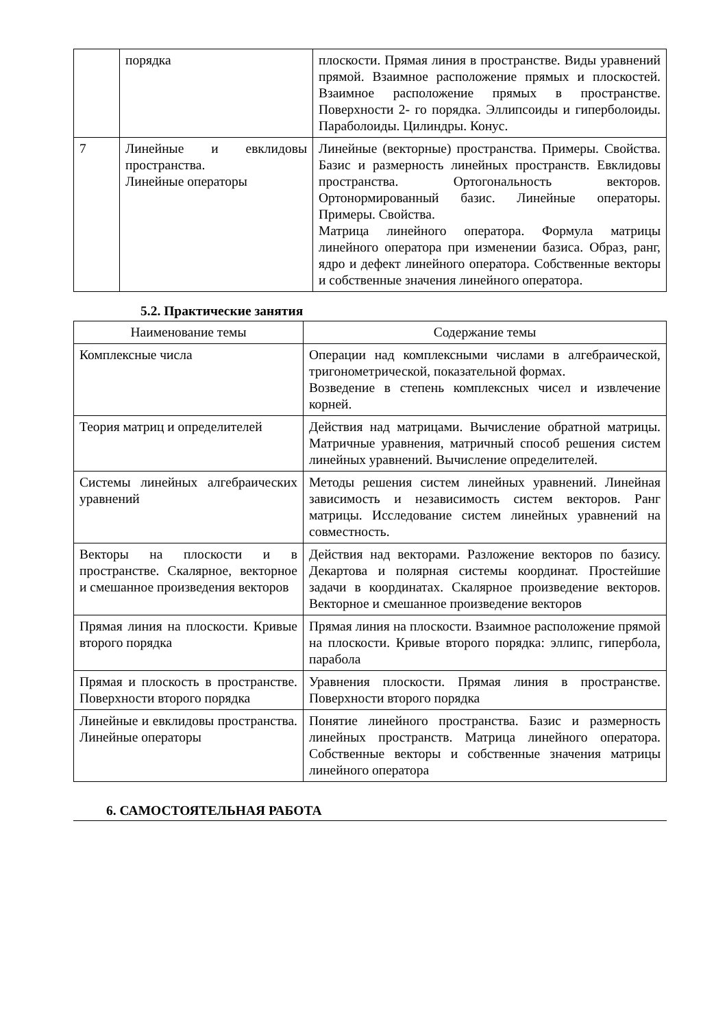| | порядка | плоскости. Прямая линия в пространстве. Виды уравнений прямой. Взаимное расположение прямых и плоскостей. Взаимное расположение прямых в пространстве. Поверхности 2- го порядка. Эллипсоиды и гиперболоиды. Параболоиды. Цилиндры. Конус. |
| 7 | Линейные и евклидовы пространства. Линейные операторы | Линейные (векторные) пространства. Примеры. Свойства. Базис и размерность линейных пространств. Евклидовы пространства. Ортогональность векторов. Ортонормированный базис. Линейные операторы. Примеры. Свойства. Матрица линейного оператора. Формула матрицы линейного оператора при изменении базиса. Образ, ранг, ядро и дефект линейного оператора. Собственные векторы и собственные значения линейного оператора. |
5.2. Практические занятия
| Наименование темы | Содержание темы |
| --- | --- |
| Комплексные числа | Операции над комплексными числами в алгебраической, тригонометрической, показательной формах. Возведение в степень комплексных чисел и извлечение корней. |
| Теория матриц и определителей | Действия над матрицами. Вычисление обратной матрицы. Матричные уравнения, матричный способ решения систем линейных уравнений. Вычисление определителей. |
| Системы линейных алгебраических уравнений | Методы решения систем линейных уравнений. Линейная зависимость и независимость систем векторов. Ранг матрицы. Исследование систем линейных уравнений на совместность. |
| Векторы на плоскости и в пространстве. Скалярное, векторное и смешанное произведения векторов | Действия над векторами. Разложение векторов по базису. Декартова и полярная системы координат. Простейшие задачи в координатах. Скалярное произведение векторов. Векторное и смешанное произведение векторов |
| Прямая линия на плоскости. Кривые второго порядка | Прямая линия на плоскости. Взаимное расположение прямой на плоскости. Кривые второго порядка: эллипс, гипербола, парабола |
| Прямая и плоскость в пространстве. Поверхности второго порядка | Уравнения плоскости. Прямая линия в пространстве. Поверхности второго порядка |
| Линейные и евклидовы пространства. Линейные операторы | Понятие линейного пространства. Базис и размерность линейных пространств. Матрица линейного оператора. Собственные векторы и собственные значения матрицы линейного оператора |
6. САМОСТОЯТЕЛЬНАЯ РАБОТА